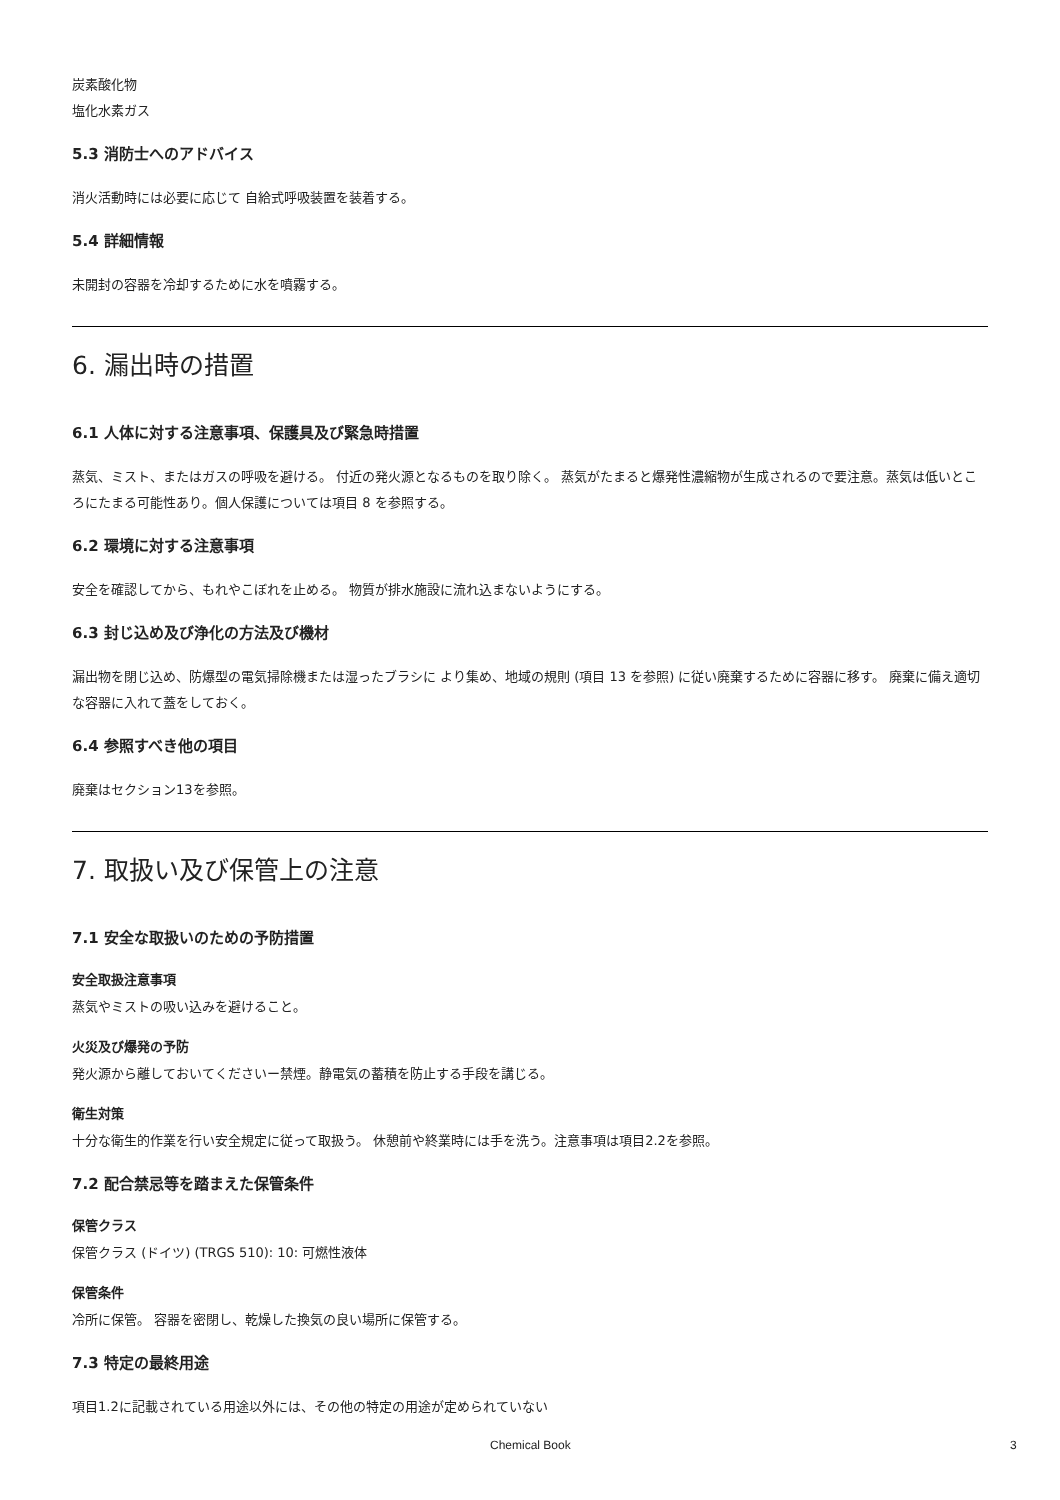炭素酸化物
塩化水素ガス
5.3 消防士へのアドバイス
消火活動時には必要に応じて 自給式呼吸装置を装着する。
5.4 詳細情報
未開封の容器を冷却するために水を噴霧する。
6. 漏出時の措置
6.1 人体に対する注意事項、保護具及び緊急時措置
蒸気、ミスト、またはガスの呼吸を避ける。 付近の発火源となるものを取り除く。 蒸気がたまると爆発性濃縮物が生成されるので要注意。蒸気は低いところにたまる可能性あり。個人保護については項目 8 を参照する。
6.2 環境に対する注意事項
安全を確認してから、もれやこぼれを止める。 物質が排水施設に流れ込まないようにする。
6.3 封じ込め及び浄化の方法及び機材
漏出物を閉じ込め、防爆型の電気掃除機または湿ったブラシに より集め、地域の規則 (項目 13 を参照) に従い廃棄するために容器に移す。 廃棄に備え適切な容器に入れて蓋をしておく。
6.4 参照すべき他の項目
廃棄はセクション13を参照。
7. 取扱い及び保管上の注意
7.1 安全な取扱いのための予防措置
安全取扱注意事項
蒸気やミストの吸い込みを避けること。
火災及び爆発の予防
発火源から離しておいてくださいー禁煙。静電気の蓄積を防止する手段を講じる。
衛生対策
十分な衛生的作業を行い安全規定に従って取扱う。 休憩前や終業時には手を洗う。注意事項は項目2.2を参照。
7.2 配合禁忌等を踏まえた保管条件
保管クラス
保管クラス (ドイツ) (TRGS 510): 10: 可燃性液体
保管条件
冷所に保管。 容器を密閉し、乾燥した換気の良い場所に保管する。
7.3 特定の最終用途
項目1.2に記載されている用途以外には、その他の特定の用途が定められていない
Chemical Book 3